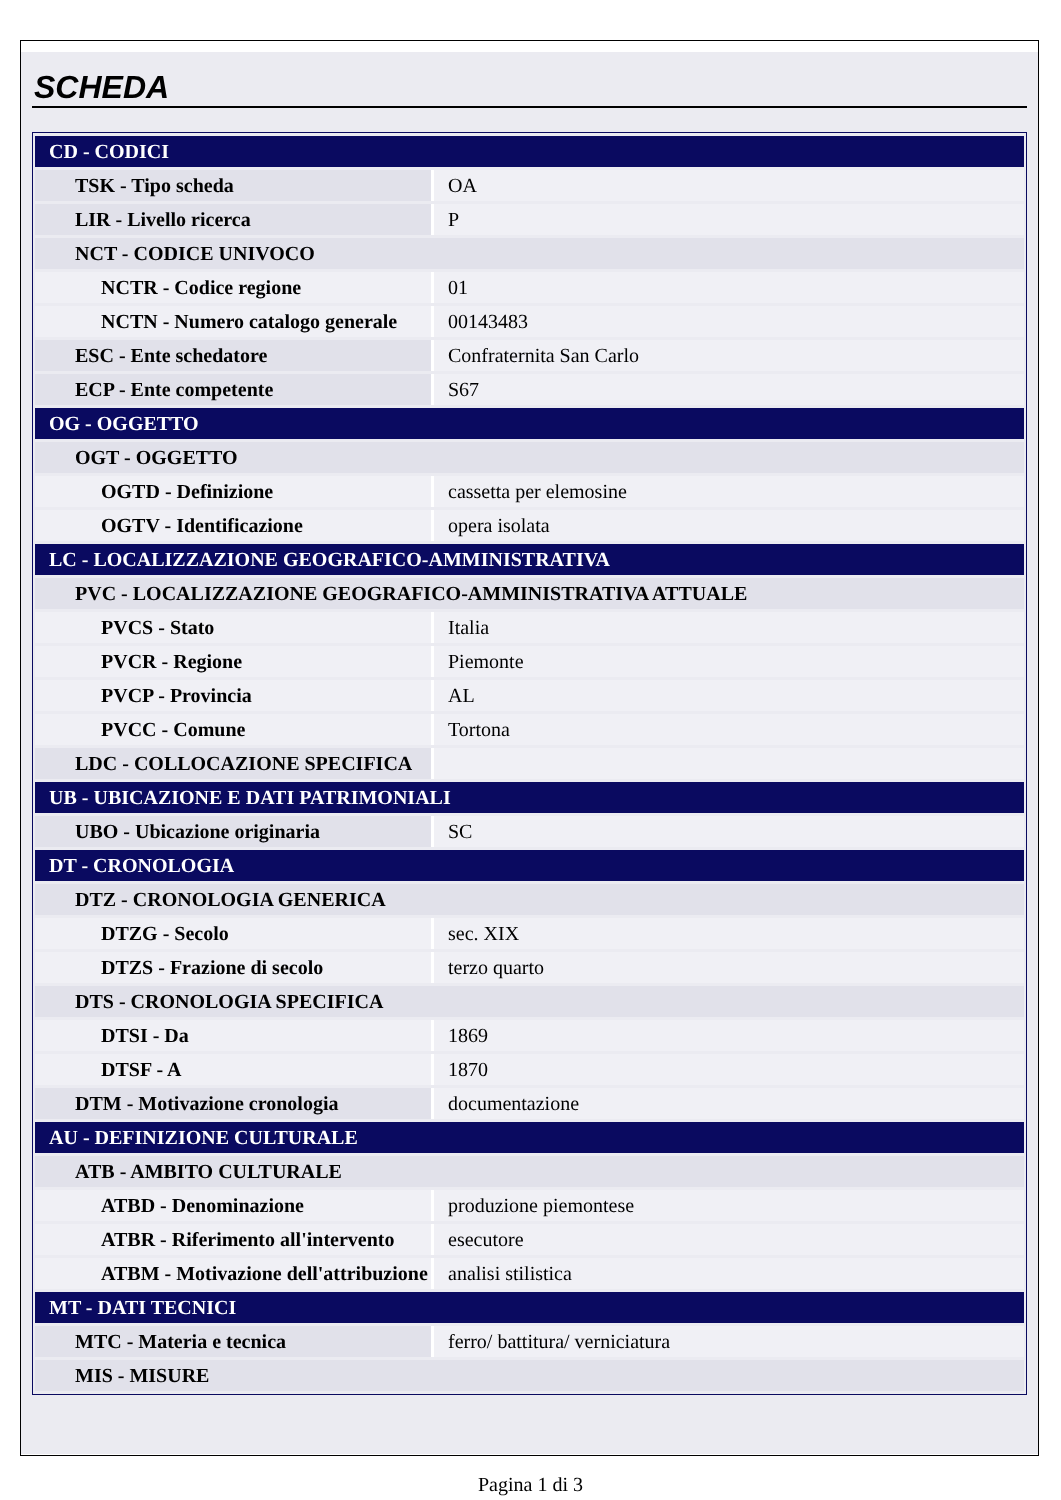SCHEDA
| CD - CODICI | |
| TSK - Tipo scheda | OA |
| LIR - Livello ricerca | P |
| NCT - CODICE UNIVOCO | |
| NCTR - Codice regione | 01 |
| NCTN - Numero catalogo generale | 00143483 |
| ESC - Ente schedatore | Confraternita San Carlo |
| ECP - Ente competente | S67 |
| OG - OGGETTO | |
| OGT - OGGETTO | |
| OGTD - Definizione | cassetta per elemosine |
| OGTV - Identificazione | opera isolata |
| LC - LOCALIZZAZIONE GEOGRAFICO-AMMINISTRATIVA | |
| PVC - LOCALIZZAZIONE GEOGRAFICO-AMMINISTRATIVA ATTUALE | |
| PVCS - Stato | Italia |
| PVCR - Regione | Piemonte |
| PVCP - Provincia | AL |
| PVCC - Comune | Tortona |
| LDC - COLLOCAZIONE SPECIFICA | |
| UB - UBICAZIONE E DATI PATRIMONIALI | |
| UBO - Ubicazione originaria | SC |
| DT - CRONOLOGIA | |
| DTZ - CRONOLOGIA GENERICA | |
| DTZG - Secolo | sec. XIX |
| DTZS - Frazione di secolo | terzo quarto |
| DTS - CRONOLOGIA SPECIFICA | |
| DTSI - Da | 1869 |
| DTSF - A | 1870 |
| DTM - Motivazione cronologia | documentazione |
| AU - DEFINIZIONE CULTURALE | |
| ATB - AMBITO CULTURALE | |
| ATBD - Denominazione | produzione piemontese |
| ATBR - Riferimento all'intervento | esecutore |
| ATBM - Motivazione dell'attribuzione | analisi stilistica |
| MT - DATI TECNICI | |
| MTC - Materia e tecnica | ferro/ battitura/ verniciatura |
| MIS - MISURE | |
Pagina 1 di 3